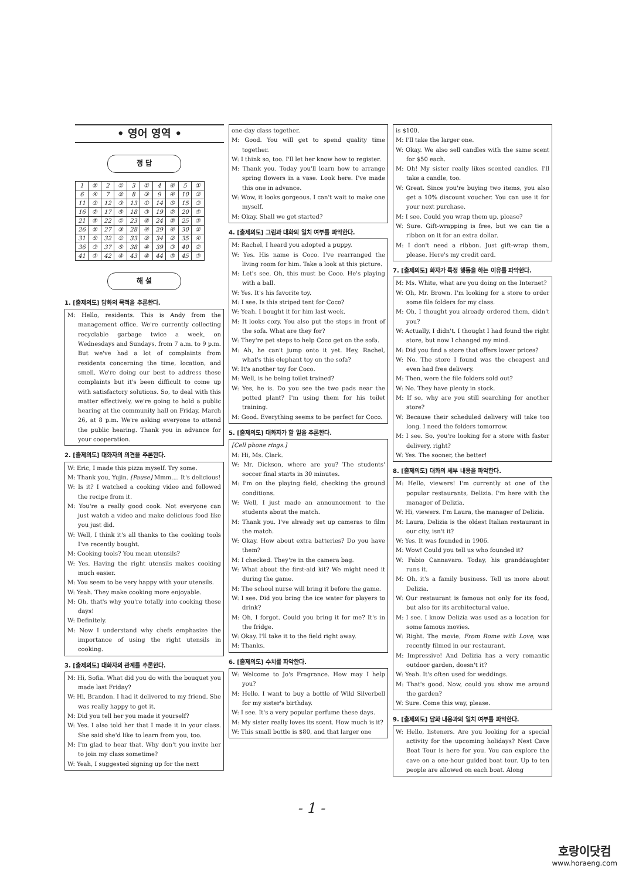• 영어 영역 •
정 답
| 1 | ⑤ | 2 | ① | 3 | ① | 4 | ④ | 5 | ① |
| 6 | ④ | 7 | ② | 8 | ③ | 9 | ④ | 10 | ③ |
| 11 | ① | 12 | ③ | 13 | ① | 14 | ⑤ | 15 | ③ |
| 16 | ② | 17 | ⑤ | 18 | ③ | 19 | ② | 20 | ⑤ |
| 21 | ⑤ | 22 | ① | 23 | ④ | 24 | ② | 25 | ③ |
| 26 | ⑤ | 27 | ③ | 28 | ④ | 29 | ④ | 30 | ② |
| 31 | ⑤ | 32 | ① | 33 | ② | 34 | ② | 35 | ④ |
| 36 | ③ | 37 | ⑤ | 38 | ④ | 39 | ③ | 40 | ② |
| 41 | ① | 42 | ④ | 43 | ④ | 44 | ⑤ | 45 | ③ |
해 설
1. [출제의도] 담화의 목적을 추론한다.
M: Hello, residents. This is Andy from the management office. We're currently collecting recyclable garbage twice a week, on Wednesdays and Sundays, from 7 a.m. to 9 p.m. But we've had a lot of complaints from residents concerning the time, location, and smell. We're doing our best to address these complaints but it's been difficult to come up with satisfactory solutions. So, to deal with this matter effectively, we're going to hold a public hearing at the community hall on Friday, March 26, at 8 p.m. We're asking everyone to attend the public hearing. Thank you in advance for your cooperation.
2. [출제의도] 대화자의 의견을 추론한다.
W: Eric, I made this pizza myself. Try some.
M: Thank you, Yujin. [Pause] Mmm.... It's delicious!
W: Is it? I watched a cooking video and followed the recipe from it.
M: You're a really good cook. Not everyone can just watch a video and make delicious food like you just did.
W: Well, I think it's all thanks to the cooking tools I've recently bought.
M: Cooking tools? You mean utensils?
W: Yes. Having the right utensils makes cooking much easier.
M: You seem to be very happy with your utensils.
W: Yeah. They make cooking more enjoyable.
M: Oh, that's why you're totally into cooking these days!
W: Definitely.
M: Now I understand why chefs emphasize the importance of using the right utensils in cooking.
3. [출제의도] 대화자의 관계를 추론한다.
M: Hi, Sofia. What did you do with the bouquet you made last Friday?
W: Hi, Brandon. I had it delivered to my friend. She was really happy to get it.
M: Did you tell her you made it yourself?
W: Yes. I also told her that I made it in your class. She said she'd like to learn from you, too.
M: I'm glad to hear that. Why don't you invite her to join my class sometime?
W: Yeah, I suggested signing up for the next
one-day class together.
M: Good. You will get to spend quality time together.
W: I think so, too. I'll let her know how to register.
M: Thank you. Today you'll learn how to arrange spring flowers in a vase. Look here. I've made this one in advance.
W: Wow, it looks gorgeous. I can't wait to make one myself.
M: Okay. Shall we get started?
4. [출제의도] 그림과 대화의 일치 여부를 파악한다.
M: Rachel, I heard you adopted a puppy.
W: Yes. His name is Coco. I've rearranged the living room for him. Take a look at this picture.
M: Let's see. Oh, this must be Coco. He's playing with a ball.
W: Yes. It's his favorite toy.
M: I see. Is this striped tent for Coco?
W: Yeah. I bought it for him last week.
M: It looks cozy. You also put the steps in front of the sofa. What are they for?
W: They're pet steps to help Coco get on the sofa.
M: Ah, he can't jump onto it yet. Hey, Rachel, what's this elephant toy on the sofa?
W: It's another toy for Coco.
M: Well, is he being toilet trained?
W: Yes, he is. Do you see the two pads near the potted plant? I'm using them for his toilet training.
M: Good. Everything seems to be perfect for Coco.
5. [출제의도] 대화자가 할 일을 추론한다.
[Cell phone rings.]
M: Hi, Ms. Clark.
W: Mr. Dickson, where are you? The students' soccer final starts in 30 minutes.
M: I'm on the playing field, checking the ground conditions.
W: Well, I just made an announcement to the students about the match.
M: Thank you. I've already set up cameras to film the match.
W: Okay. How about extra batteries? Do you have them?
M: I checked. They're in the camera bag.
W: What about the first-aid kit? We might need it during the game.
M: The school nurse will bring it before the game.
W: I see. Did you bring the ice water for players to drink?
M: Oh, I forgot. Could you bring it for me? It's in the fridge.
W: Okay. I'll take it to the field right away.
M: Thanks.
6. [출제의도] 수치를 파악한다.
W: Welcome to Jo's Fragrance. How may I help you?
M: Hello. I want to buy a bottle of Wild Silverbell for my sister's birthday.
W: I see. It's a very popular perfume these days.
M: My sister really loves its scent. How much is it?
W: This small bottle is $80, and that larger one
is $100.
M: I'll take the larger one.
W: Okay. We also sell candles with the same scent for $50 each.
M: Oh! My sister really likes scented candles. I'll take a candle, too.
W: Great. Since you're buying two items, you also get a 10% discount voucher. You can use it for your next purchase.
M: I see. Could you wrap them up, please?
W: Sure. Gift-wrapping is free, but we can tie a ribbon on it for an extra dollar.
M: I don't need a ribbon. Just gift-wrap them, please. Here's my credit card.
7. [출제의도] 화자가 특정 행동을 하는 이유를 파악한다.
M: Ms. White, what are you doing on the Internet?
W: Oh, Mr. Brown. I'm looking for a store to order some file folders for my class.
M: Oh, I thought you already ordered them, didn't you?
W: Actually, I didn't. I thought I had found the right store, but now I changed my mind.
M: Did you find a store that offers lower prices?
W: No. The store I found was the cheapest and even had free delivery.
M: Then, were the file folders sold out?
W: No. They have plenty in stock.
M: If so, why are you still searching for another store?
W: Because their scheduled delivery will take too long. I need the folders tomorrow.
M: I see. So, you're looking for a store with faster delivery, right?
W: Yes. The sooner, the better!
8. [출제의도] 대화의 세부 내용을 파악한다.
M: Hello, viewers! I'm currently at one of the popular restaurants, Delizia. I'm here with the manager of Delizia.
W: Hi, viewers. I'm Laura, the manager of Delizia.
M: Laura, Delizia is the oldest Italian restaurant in our city, isn't it?
W: Yes. It was founded in 1906.
M: Wow! Could you tell us who founded it?
W: Fabio Cannavaro. Today, his granddaughter runs it.
M: Oh, it's a family business. Tell us more about Delizia.
W: Our restaurant is famous not only for its food, but also for its architectural value.
M: I see. I know Delizia was used as a location for some famous movies.
W: Right. The movie, From Rome with Love, was recently filmed in our restaurant.
M: Impressive! And Delizia has a very romantic outdoor garden, doesn't it?
W: Yeah. It's often used for weddings.
M: That's good. Now, could you show me around the garden?
W: Sure. Come this way, please.
9. [출제의도] 담화 내용과의 일치 여부를 파악한다.
W: Hello, listeners. Are you looking for a special activity for the upcoming holidays? Nest Cave Boat Tour is here for you. You can explore the cave on a one-hour guided boat tour. Up to ten people are allowed on each boat. Along
- 1 -
호랑이닷컴
www.horaeng.com